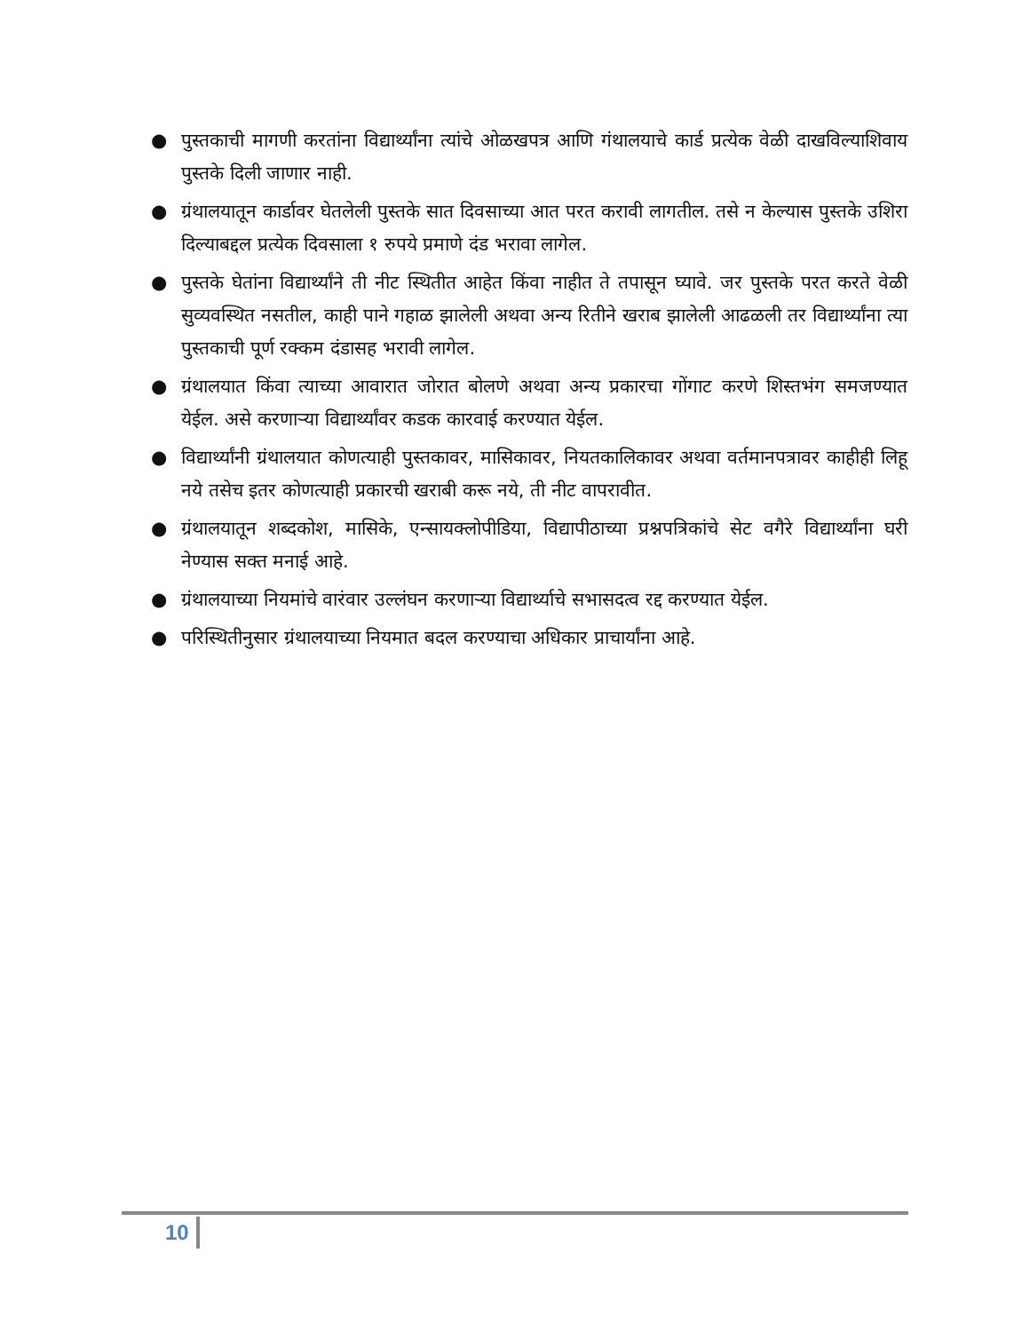● पुस्तकाची मागणी करतांना विद्यार्थ्यांना त्यांचे ओळखपत्र आणि गंथालयाचे कार्ड प्रत्येक वेळी दाखविल्याशिवाय पुस्तके दिली जाणार नाही.
● ग्रंथालयातून कार्डावर घेतलेली पुस्तके सात दिवसाच्या आत परत करावी लागतील. तसे न केल्यास पुस्तके उशिरा दिल्याबद्दल प्रत्येक दिवसाला १ रुपये प्रमाणे दंड भरावा लागेल.
● पुस्तके घेतांना विद्यार्थ्यांने ती नीट स्थितीत आहेत किंवा नाहीत ते तपासून घ्यावे. जर पुस्तके परत करते वेळी सुव्यवस्थित नसतील, काही पाने गहाळ झालेली अथवा अन्य रितीने खराब झालेली आढळली तर विद्यार्थ्यांना त्या पुस्तकाची पूर्ण रक्कम दंडासह भरावी लागेल.
● ग्रंथालयात किंवा त्याच्या आवारात जोरात बोलणे अथवा अन्य प्रकारचा गोंगाट करणे शिस्तभंग समजण्यात येईल. असे करणाऱ्या विद्यार्थ्यांवर कडक कारवाई करण्यात येईल.
● विद्यार्थ्यांनी ग्रंथालयात कोणत्याही पुस्तकावर, मासिकावर, नियतकालिकावर अथवा वर्तमानपत्रावर काहीही लिहू नये तसेच इतर कोणत्याही प्रकारची खराबी करू नये, ती नीट वापरावीत.
● ग्रंथालयातून शब्दकोश, मासिके, एन्सायक्लोपीडिया, विद्यापीठाच्या प्रश्नपत्रिकांचे सेट वगैरे विद्यार्थ्यांना घरी नेण्यास सक्त मनाई आहे.
● ग्रंथालयाच्या नियमांचे वारंवार उल्लंघन करणाऱ्या विद्यार्थ्याचे सभासदत्व रद्द करण्यात येईल.
● परिस्थितीनुसार ग्रंथालयाच्या नियमात बदल करण्याचा अधिकार प्राचार्यांना आहे.
10